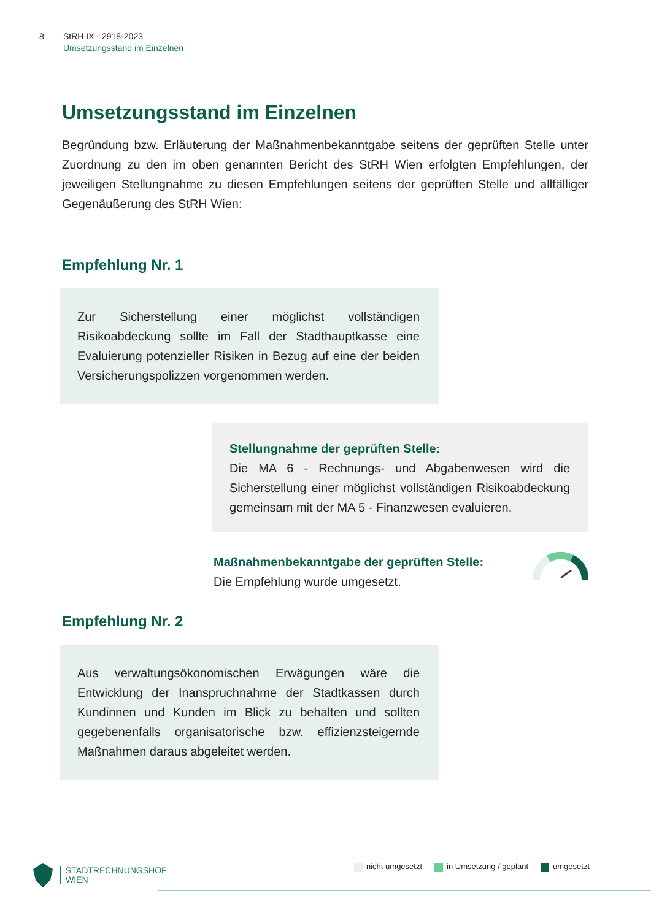8 StRH IX - 2918-2023
Umsetzungsstand im Einzelnen
Umsetzungsstand im Einzelnen
Begründung bzw. Erläuterung der Maßnahmenbekanntgabe seitens der geprüften Stelle unter Zuordnung zu den im oben genannten Bericht des StRH Wien erfolgten Empfehlungen, der jeweiligen Stellungnahme zu diesen Empfehlungen seitens der geprüften Stelle und allfälliger Gegenäußerung des StRH Wien:
Empfehlung Nr. 1
Zur Sicherstellung einer möglichst vollständigen Risikoabdeckung sollte im Fall der Stadthauptkasse eine Evaluierung potenzieller Risiken in Bezug auf eine der beiden Versicherungspolizzen vorgenommen werden.
Stellungnahme der geprüften Stelle:
Die MA 6 - Rechnungs- und Abgabenwesen wird die Sicherstellung einer möglichst vollständigen Risikoabdeckung gemeinsam mit der MA 5 - Finanzwesen evaluieren.
Maßnahmenbekanntgabe der geprüften Stelle:
Die Empfehlung wurde umgesetzt.
Empfehlung Nr. 2
Aus verwaltungsökonomischen Erwägungen wäre die Entwicklung der Inanspruchnahme der Stadtkassen durch Kundinnen und Kunden im Blick zu behalten und sollten gegebenenfalls organisatorische bzw. effizienzsteigernde Maßnahmen daraus abgeleitet werden.
STADTRECHNUNGSHOF
WIEN
nicht umgesetzt in Umsetzung / geplant umgesetzt